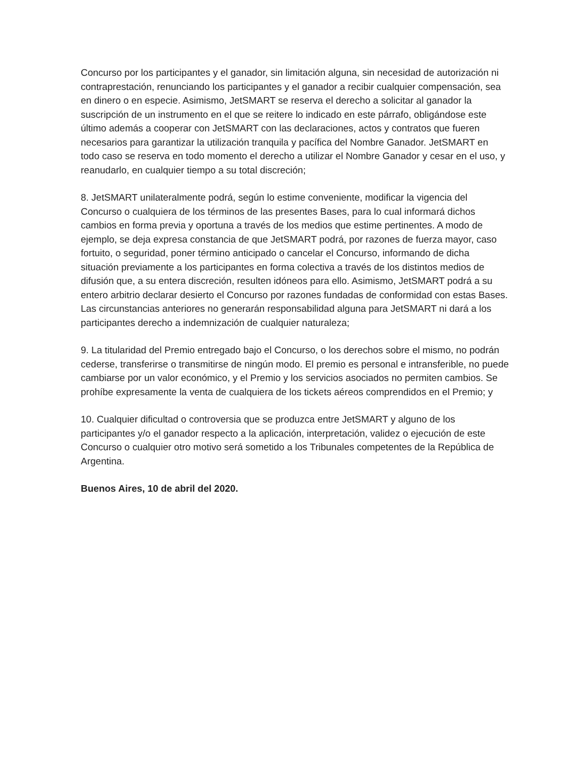Concurso por los participantes y el ganador, sin limitación alguna, sin necesidad de autorización ni contraprestación, renunciando los participantes y el ganador a recibir cualquier compensación, sea en dinero o en especie. Asimismo, JetSMART se reserva el derecho a solicitar al ganador la suscripción de un instrumento en el que se reitere lo indicado en este párrafo, obligándose este último además a cooperar con JetSMART con las declaraciones, actos y contratos que fueren necesarios para garantizar la utilización tranquila y pacífica del Nombre Ganador. JetSMART en todo caso se reserva en todo momento el derecho a utilizar el Nombre Ganador y cesar en el uso, y reanudarlo, en cualquier tiempo a su total discreción;
8. JetSMART unilateralmente podrá, según lo estime conveniente, modificar la vigencia del Concurso o cualquiera de los términos de las presentes Bases, para lo cual informará dichos cambios en forma previa y oportuna a través de los medios que estime pertinentes. A modo de ejemplo, se deja expresa constancia de que JetSMART podrá, por razones de fuerza mayor, caso fortuito, o seguridad, poner término anticipado o cancelar el Concurso, informando de dicha situación previamente a los participantes en forma colectiva a través de los distintos medios de difusión que, a su entera discreción, resulten idóneos para ello. Asimismo, JetSMART podrá a su entero arbitrio declarar desierto el Concurso por razones fundadas de conformidad con estas Bases. Las circunstancias anteriores no generarán responsabilidad alguna para JetSMART ni dará a los participantes derecho a indemnización de cualquier naturaleza;
9. La titularidad del Premio entregado bajo el Concurso, o los derechos sobre el mismo, no podrán cederse, transferirse o transmitirse de ningún modo. El premio es personal e intransferible, no puede cambiarse por un valor económico, y el Premio y los servicios asociados no permiten cambios. Se prohíbe expresamente la venta de cualquiera de los tickets aéreos comprendidos en el Premio; y
10. Cualquier dificultad o controversia que se produzca entre JetSMART y alguno de los participantes y/o el ganador respecto a la aplicación, interpretación, validez o ejecución de este Concurso o cualquier otro motivo será sometido a los Tribunales competentes de la República de Argentina.
Buenos Aires, 10 de abril del 2020.